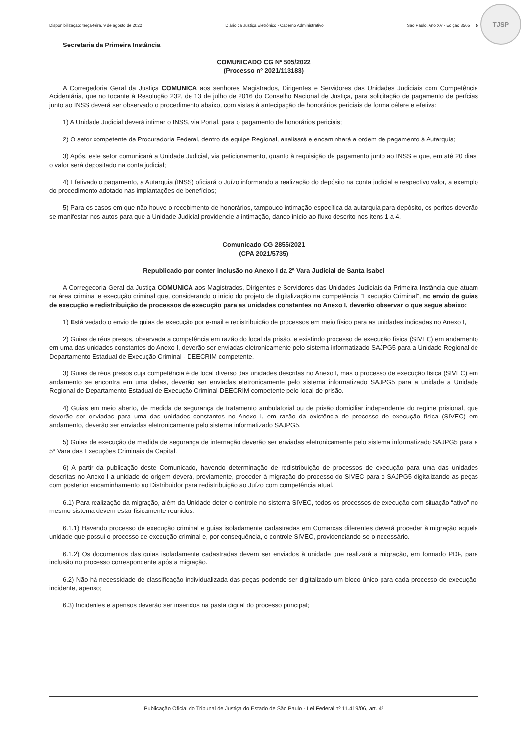Disponibilização: terça-feira, 9 de agosto de 2022 Diário da Justiça Eletrônico - Caderno Administrativo São Paulo, Ano XV - Edição 3565 5
TJSP
Secretaria da Primeira Instância
COMUNICADO CG Nº 505/2022
(Processo nº 2021/113183)
A Corregedoria Geral da Justiça COMUNICA aos senhores Magistrados, Dirigentes e Servidores das Unidades Judiciais com Competência Acidentária, que no tocante à Resolução 232, de 13 de julho de 2016 do Conselho Nacional de Justiça, para solicitação de pagamento de perícias junto ao INSS deverá ser observado o procedimento abaixo, com vistas à antecipação de honorários periciais de forma célere e efetiva:
1) A Unidade Judicial deverá intimar o INSS, via Portal, para o pagamento de honorários periciais;
2) O setor competente da Procuradoria Federal, dentro da equipe Regional, analisará e encaminhará a ordem de pagamento à Autarquia;
3) Após, este setor comunicará a Unidade Judicial, via peticionamento, quanto à requisição de pagamento junto ao INSS e que, em até 20 dias, o valor será depositado na conta judicial;
4) Efetivado o pagamento, a Autarquia (INSS) oficiará o Juízo informando a realização do depósito na conta judicial e respectivo valor, a exemplo do procedimento adotado nas implantações de benefícios;
5) Para os casos em que não houve o recebimento de honorários, tampouco intimação específica da autarquia para depósito, os peritos deverão se manifestar nos autos para que a Unidade Judicial providencie a intimação, dando início ao fluxo descrito nos itens 1 a 4.
Comunicado CG 2855/2021
(CPA 2021/5735)
Republicado por conter inclusão no Anexo I da 2ª Vara Judicial de Santa Isabel
A Corregedoria Geral da Justiça COMUNICA aos Magistrados, Dirigentes e Servidores das Unidades Judiciais da Primeira Instância que atuam na área criminal e execução criminal que, considerando o início do projeto de digitalização na competência “Execução Criminal”, no envio de guias de execução e redistribuição de processos de execução para as unidades constantes no Anexo I, deverão observar o que segue abaixo:
1) Está vedado o envio de guias de execução por e-mail e redistribuição de processos em meio físico para as unidades indicadas no Anexo I,
2) Guias de réus presos, observada a competência em razão do local da prisão, e existindo processo de execução física (SIVEC) em andamento em uma das unidades constantes do Anexo I, deverão ser enviadas eletronicamente pelo sistema informatizado SAJPG5 para a Unidade Regional de Departamento Estadual de Execução Criminal - DEECRIM competente.
3) Guias de réus presos cuja competência é de local diverso das unidades descritas no Anexo I, mas o processo de execução física (SIVEC) em andamento se encontra em uma delas, deverão ser enviadas eletronicamente pelo sistema informatizado SAJPG5 para a unidade a Unidade Regional de Departamento Estadual de Execução Criminal-DEECRIM competente pelo local de prisão.
4) Guias em meio aberto, de medida de segurança de tratamento ambulatorial ou de prisão domiciliar independente do regime prisional, que deverão ser enviadas para uma das unidades constantes no Anexo I, em razão da existência de processo de execução física (SIVEC) em andamento, deverão ser enviadas eletronicamente pelo sistema informatizado SAJPG5.
5) Guias de execução de medida de segurança de internação deverão ser enviadas eletronicamente pelo sistema informatizado SAJPG5 para a 5ª Vara das Execuções Criminais da Capital.
6) A partir da publicação deste Comunicado, havendo determinação de redistribuição de processos de execução para uma das unidades descritas no Anexo I a unidade de origem deverá, previamente, proceder à migração do processo do SIVEC para o SAJPG5 digitalizando as peças com posterior encaminhamento ao Distribuidor para redistribuição ao Juízo com competência atual.
6.1) Para realização da migração, além da Unidade deter o controle no sistema SIVEC, todos os processos de execução com situação “ativo” no mesmo sistema devem estar fisicamente reunidos.
6.1.1) Havendo processo de execução criminal e guias isoladamente cadastradas em Comarcas diferentes deverá proceder à migração aquela unidade que possui o processo de execução criminal e, por consequência, o controle SIVEC, providenciando-se o necessário.
6.1.2) Os documentos das guias isoladamente cadastradas devem ser enviados à unidade que realizará a migração, em formado PDF, para inclusão no processo correspondente após a migração.
6.2) Não há necessidade de classificação individualizada das peças podendo ser digitalizado um bloco único para cada processo de execução, incidente, apenso;
6.3) Incidentes e apensos deverão ser inseridos na pasta digital do processo principal;
Publicação Oficial do Tribunal de Justiça do Estado de São Paulo - Lei Federal nº 11.419/06, art. 4º